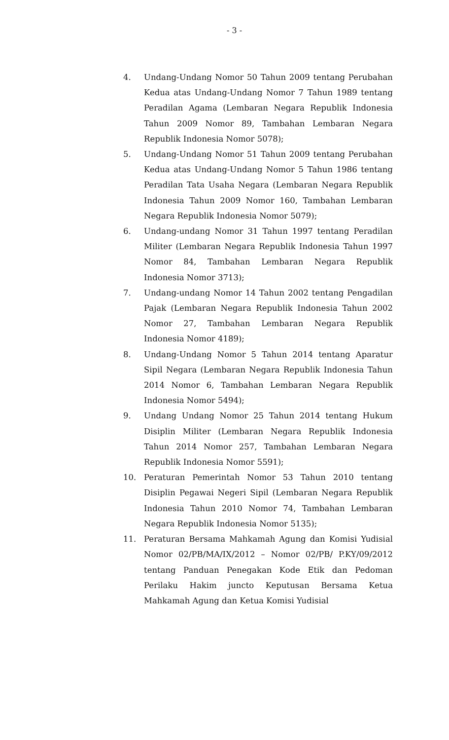- 3 -
4. Undang-Undang Nomor 50 Tahun 2009 tentang Perubahan Kedua atas Undang-Undang Nomor 7 Tahun 1989 tentang Peradilan Agama (Lembaran Negara Republik Indonesia Tahun 2009 Nomor 89, Tambahan Lembaran Negara Republik Indonesia Nomor 5078);
5. Undang-Undang Nomor 51 Tahun 2009 tentang Perubahan Kedua atas Undang-Undang Nomor 5 Tahun 1986 tentang Peradilan Tata Usaha Negara (Lembaran Negara Republik Indonesia Tahun 2009 Nomor 160, Tambahan Lembaran Negara Republik Indonesia Nomor 5079);
6. Undang-undang Nomor 31 Tahun 1997 tentang Peradilan Militer (Lembaran Negara Republik Indonesia Tahun 1997 Nomor 84, Tambahan Lembaran Negara Republik Indonesia Nomor 3713);
7. Undang-undang Nomor 14 Tahun 2002 tentang Pengadilan Pajak (Lembaran Negara Republik Indonesia Tahun 2002 Nomor 27, Tambahan Lembaran Negara Republik Indonesia Nomor 4189);
8. Undang-Undang Nomor 5 Tahun 2014 tentang Aparatur Sipil Negara (Lembaran Negara Republik Indonesia Tahun 2014 Nomor 6, Tambahan Lembaran Negara Republik Indonesia Nomor 5494);
9. Undang Undang Nomor 25 Tahun 2014 tentang Hukum Disiplin Militer (Lembaran Negara Republik Indonesia Tahun 2014 Nomor 257, Tambahan Lembaran Negara Republik Indonesia Nomor 5591);
10. Peraturan Pemerintah Nomor 53 Tahun 2010 tentang Disiplin Pegawai Negeri Sipil (Lembaran Negara Republik Indonesia Tahun 2010 Nomor 74, Tambahan Lembaran Negara Republik Indonesia Nomor 5135);
11. Peraturan Bersama Mahkamah Agung dan Komisi Yudisial Nomor 02/PB/MA/IX/2012 – Nomor 02/PB/ P.KY/09/2012 tentang Panduan Penegakan Kode Etik dan Pedoman Perilaku Hakim juncto Keputusan Bersama Ketua Mahkamah Agung dan Ketua Komisi Yudisial